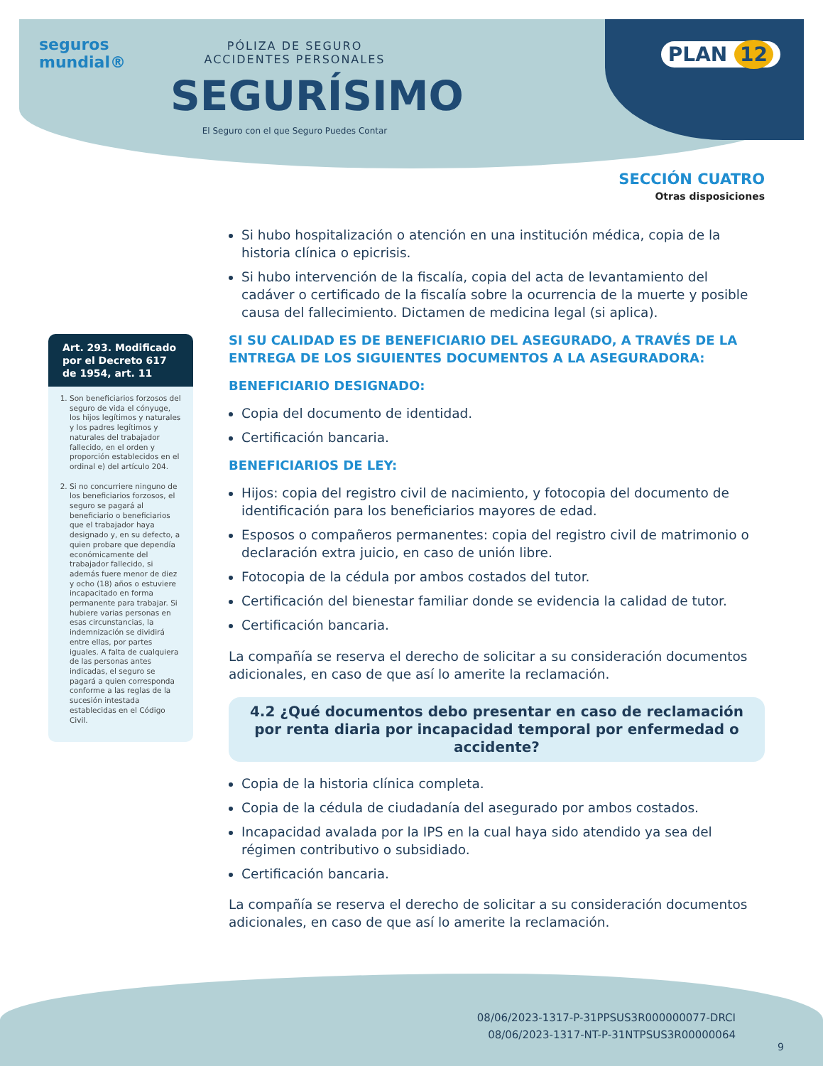seguros
mundial®
PÓLIZA DE SEGURO
ACCIDENTES PERSONALES
SEGURÍSIMO
El Seguro con el que Seguro Puedes Contar
PLAN 12
SECCIÓN CUATRO
Otras disposiciones
Art. 293. Modificado por el Decreto 617 de 1954, art. 11
1. Son beneficiarios forzosos del seguro de vida el cónyuge, los hijos legítimos y naturales y los padres legítimos y naturales del trabajador fallecido, en el orden y proporción establecidos en el ordinal e) del artículo 204.
2. Si no concurriere ninguno de los beneficiarios forzosos, el seguro se pagará al beneficiario o beneficiarios que el trabajador haya designado y, en su defecto, a quien probare que dependía económicamente del trabajador fallecido, si además fuere menor de diez y ocho (18) años o estuviere incapacitado en forma permanente para trabajar. Si hubiere varias personas en esas circunstancias, la indemnización se dividirá entre ellas, por partes iguales. A falta de cualquiera de las personas antes indicadas, el seguro se pagará a quien corresponda conforme a las reglas de la sucesión intestada establecidas en el Código Civil.
Si hubo hospitalización o atención en una institución médica, copia de la historia clínica o epicrisis.
Si hubo intervención de la fiscalía, copia del acta de levantamiento del cadáver o certificado de la fiscalía sobre la ocurrencia de la muerte y posible causa del fallecimiento. Dictamen de medicina legal (si aplica).
SI SU CALIDAD ES DE BENEFICIARIO DEL ASEGURADO, A TRAVÉS DE LA ENTREGA DE LOS SIGUIENTES DOCUMENTOS A LA ASEGURADORA:
BENEFICIARIO DESIGNADO:
Copia del documento de identidad.
Certificación bancaria.
BENEFICIARIOS DE LEY:
Hijos: copia del registro civil de nacimiento, y fotocopia del documento de identificación para los beneficiarios mayores de edad.
Esposos o compañeros permanentes: copia del registro civil de matrimonio o declaración extra juicio, en caso de unión libre.
Fotocopia de la cédula por ambos costados del tutor.
Certificación del bienestar familiar donde se evidencia la calidad de tutor.
Certificación bancaria.
La compañía se reserva el derecho de solicitar a su consideración documentos adicionales, en caso de que así lo amerite la reclamación.
4.2 ¿Qué documentos debo presentar en caso de reclamación por renta diaria por incapacidad temporal por enfermedad o accidente?
Copia de la historia clínica completa.
Copia de la cédula de ciudadanía del asegurado por ambos costados.
Incapacidad avalada por la IPS en la cual haya sido atendido ya sea del régimen contributivo o subsidiado.
Certificación bancaria.
La compañía se reserva el derecho de solicitar a su consideración documentos adicionales, en caso de que así lo amerite la reclamación.
08/06/2023-1317-P-31PPSUS3R000000077-DRCI
08/06/2023-1317-NT-P-31NTPSUS3R00000064
9